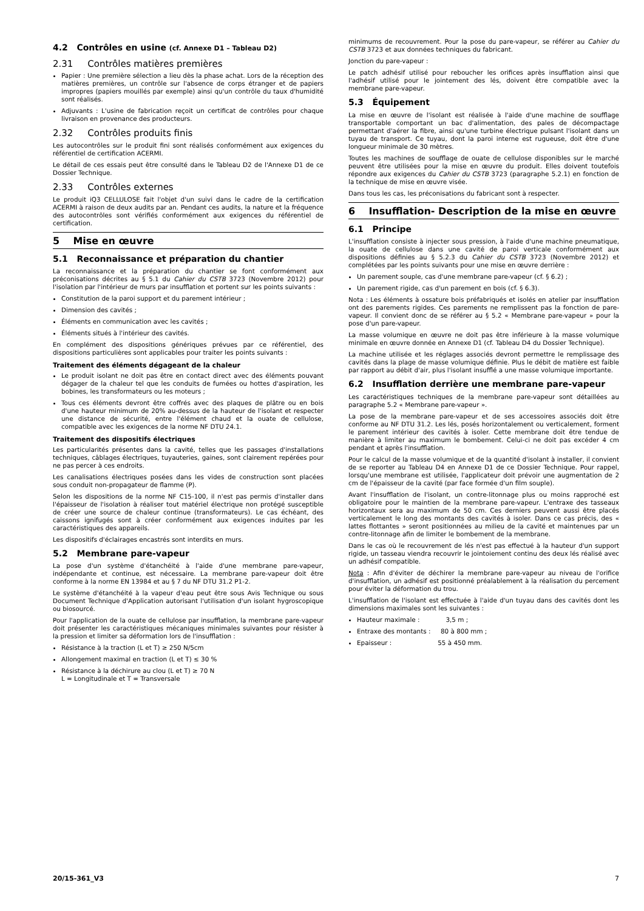4.2 Contrôles en usine (cf. Annexe D1 – Tableau D2)
2.31 Contrôles matières premières
Papier : Une première sélection a lieu dès la phase achat. Lors de la réception des matières premières, un contrôle sur l'absence de corps étranger et de papiers impropres (papiers mouillés par exemple) ainsi qu'un contrôle du taux d'humidité sont réalisés.
Adjuvants : L'usine de fabrication reçoit un certificat de contrôles pour chaque livraison en provenance des producteurs.
2.32 Contrôles produits finis
Les autocontrôles sur le produit fini sont réalisés conformément aux exigences du référentiel de certification ACERMI.
Le détail de ces essais peut être consulté dans le Tableau D2 de l'Annexe D1 de ce Dossier Technique.
2.33 Contrôles externes
Le produit iQ3 CELLULOSE fait l'objet d'un suivi dans le cadre de la certification ACERMI à raison de deux audits par an. Pendant ces audits, la nature et la fréquence des autocontrôles sont vérifiés conformément aux exigences du référentiel de certification.
5 Mise en œuvre
5.1 Reconnaissance et préparation du chantier
La reconnaissance et la préparation du chantier se font conformément aux préconisations décrites au § 5.1 du Cahier du CSTB 3723 (Novembre 2012) pour l'isolation par l'intérieur de murs par insufflation et portent sur les points suivants :
Constitution de la paroi support et du parement intérieur ;
Dimension des cavités ;
Éléments en communication avec les cavités ;
Éléments situés à l'intérieur des cavités.
En complément des dispositions génériques prévues par ce référentiel, des dispositions particulières sont applicables pour traiter les points suivants :
Traitement des éléments dégageant de la chaleur
Le produit isolant ne doit pas être en contact direct avec des éléments pouvant dégager de la chaleur tel que les conduits de fumées ou hottes d'aspiration, les bobines, les transformateurs ou les moteurs ;
Tous ces éléments devront être coffrés avec des plaques de plâtre ou en bois d'une hauteur minimum de 20% au-dessus de la hauteur de l'isolant et respecter une distance de sécurité, entre l'élément chaud et la ouate de cellulose, compatible avec les exigences de la norme NF DTU 24.1.
Traitement des dispositifs électriques
Les particularités présentes dans la cavité, telles que les passages d'installations techniques, câblages électriques, tuyauteries, gaines, sont clairement repérées pour ne pas percer à ces endroits.
Les canalisations électriques posées dans les vides de construction sont placées sous conduit non-propagateur de flamme (P).
Selon les dispositions de la norme NF C15-100, il n'est pas permis d'installer dans l'épaisseur de l'isolation à réaliser tout matériel électrique non protégé susceptible de créer une source de chaleur continue (transformateurs). Le cas échéant, des caissons ignifugés sont à créer conformément aux exigences induites par les caractéristiques des appareils.
Les dispositifs d'éclairages encastrés sont interdits en murs.
5.2 Membrane pare-vapeur
La pose d'un système d'étanchéité à l'aide d'une membrane pare-vapeur, indépendante et continue, est nécessaire. La membrane pare-vapeur doit être conforme à la norme EN 13984 et au § 7 du NF DTU 31.2 P1-2.
Le système d'étanchéité à la vapeur d'eau peut être sous Avis Technique ou sous Document Technique d'Application autorisant l'utilisation d'un isolant hygroscopique ou biosourcé.
Pour l'application de la ouate de cellulose par insufflation, la membrane pare-vapeur doit présenter les caractéristiques mécaniques minimales suivantes pour résister à la pression et limiter sa déformation lors de l'insufflation :
Résistance à la traction (L et T) ≥ 250 N/5cm
Allongement maximal en traction (L et T) ≤ 30 %
Résistance à la déchirure au clou (L et T) ≥ 70 N
L = Longitudinale et T = Transversale
minimums de recouvrement. Pour la pose du pare-vapeur, se référer au Cahier du CSTB 3723 et aux données techniques du fabricant.
Jonction du pare-vapeur :
Le patch adhésif utilisé pour reboucher les orifices après insufflation ainsi que l'adhésif utilisé pour le jointement des lés, doivent être compatible avec la membrane pare-vapeur.
5.3 Équipement
La mise en œuvre de l'isolant est réalisée à l'aide d'une machine de soufflage transportable comportant un bac d'alimentation, des pales de décompactage permettant d'aérer la fibre, ainsi qu'une turbine électrique pulsant l'isolant dans un tuyau de transport. Ce tuyau, dont la paroi interne est rugueuse, doit être d'une longueur minimale de 30 mètres.
Toutes les machines de soufflage de ouate de cellulose disponibles sur le marché peuvent être utilisées pour la mise en œuvre du produit. Elles doivent toutefois répondre aux exigences du Cahier du CSTB 3723 (paragraphe 5.2.1) en fonction de la technique de mise en œuvre visée.
Dans tous les cas, les préconisations du fabricant sont à respecter.
6 Insufflation- Description de la mise en œuvre
6.1 Principe
L'insufflation consiste à injecter sous pression, à l'aide d'une machine pneumatique, la ouate de cellulose dans une cavité de paroi verticale conformément aux dispositions définies au § 5.2.3 du Cahier du CSTB 3723 (Novembre 2012) et complétées par les points suivants pour une mise en œuvre derrière :
Un parement souple, cas d'une membrane pare-vapeur (cf. § 6.2) ;
Un parement rigide, cas d'un parement en bois (cf. § 6.3).
Nota : Les éléments à ossature bois préfabriqués et isolés en atelier par insufflation ont des parements rigides. Ces parements ne remplissent pas la fonction de pare-vapeur. Il convient donc de se référer au § 5.2 « Membrane pare-vapeur » pour la pose d'un pare-vapeur.
La masse volumique en œuvre ne doit pas être inférieure à la masse volumique minimale en œuvre donnée en Annexe D1 (cf. Tableau D4 du Dossier Technique).
La machine utilisée et les réglages associés devront permettre le remplissage des cavités dans la plage de masse volumique définie. Plus le débit de matière est faible par rapport au débit d'air, plus l'isolant insufflé a une masse volumique importante.
6.2 Insufflation derrière une membrane pare-vapeur
Les caractéristiques techniques de la membrane pare-vapeur sont détaillées au paragraphe 5.2 « Membrane pare-vapeur ».
La pose de la membrane pare-vapeur et de ses accessoires associés doit être conforme au NF DTU 31.2. Les lés, posés horizontalement ou verticalement, forment le parement intérieur des cavités à isoler. Cette membrane doit être tendue de manière à limiter au maximum le bombement. Celui-ci ne doit pas excéder 4 cm pendant et après l'insufflation.
Pour le calcul de la masse volumique et de la quantité d'isolant à installer, il convient de se reporter au Tableau D4 en Annexe D1 de ce Dossier Technique. Pour rappel, lorsqu'une membrane est utilisée, l'applicateur doit prévoir une augmentation de 2 cm de l'épaisseur de la cavité (par face formée d'un film souple).
Avant l'insufflation de l'isolant, un contre-litonnage plus ou moins rapproché est obligatoire pour le maintien de la membrane pare-vapeur. L'entraxe des tasseaux horizontaux sera au maximum de 50 cm. Ces derniers peuvent aussi être placés verticalement le long des montants des cavités à isoler. Dans ce cas précis, des « lattes flottantes » seront positionnées au milieu de la cavité et maintenues par un contre-litonnage afin de limiter le bombement de la membrane.
Dans le cas où le recouvrement de lés n'est pas effectué à la hauteur d'un support rigide, un tasseau viendra recouvrir le jointoiement continu des deux lés réalisé avec un adhésif compatible.
Nota : Afin d'éviter de déchirer la membrane pare-vapeur au niveau de l'orifice d'insufflation, un adhésif est positionné préalablement à la réalisation du percement pour éviter la déformation du trou.
L'insufflation de l'isolant est effectuée à l'aide d'un tuyau dans des cavités dont les dimensions maximales sont les suivantes :
Hauteur maximale : 3,5 m ;
Entraxe des montants : 80 à 800 mm ;
Epaisseur : 55 à 450 mm.
20/15-361_V3 7